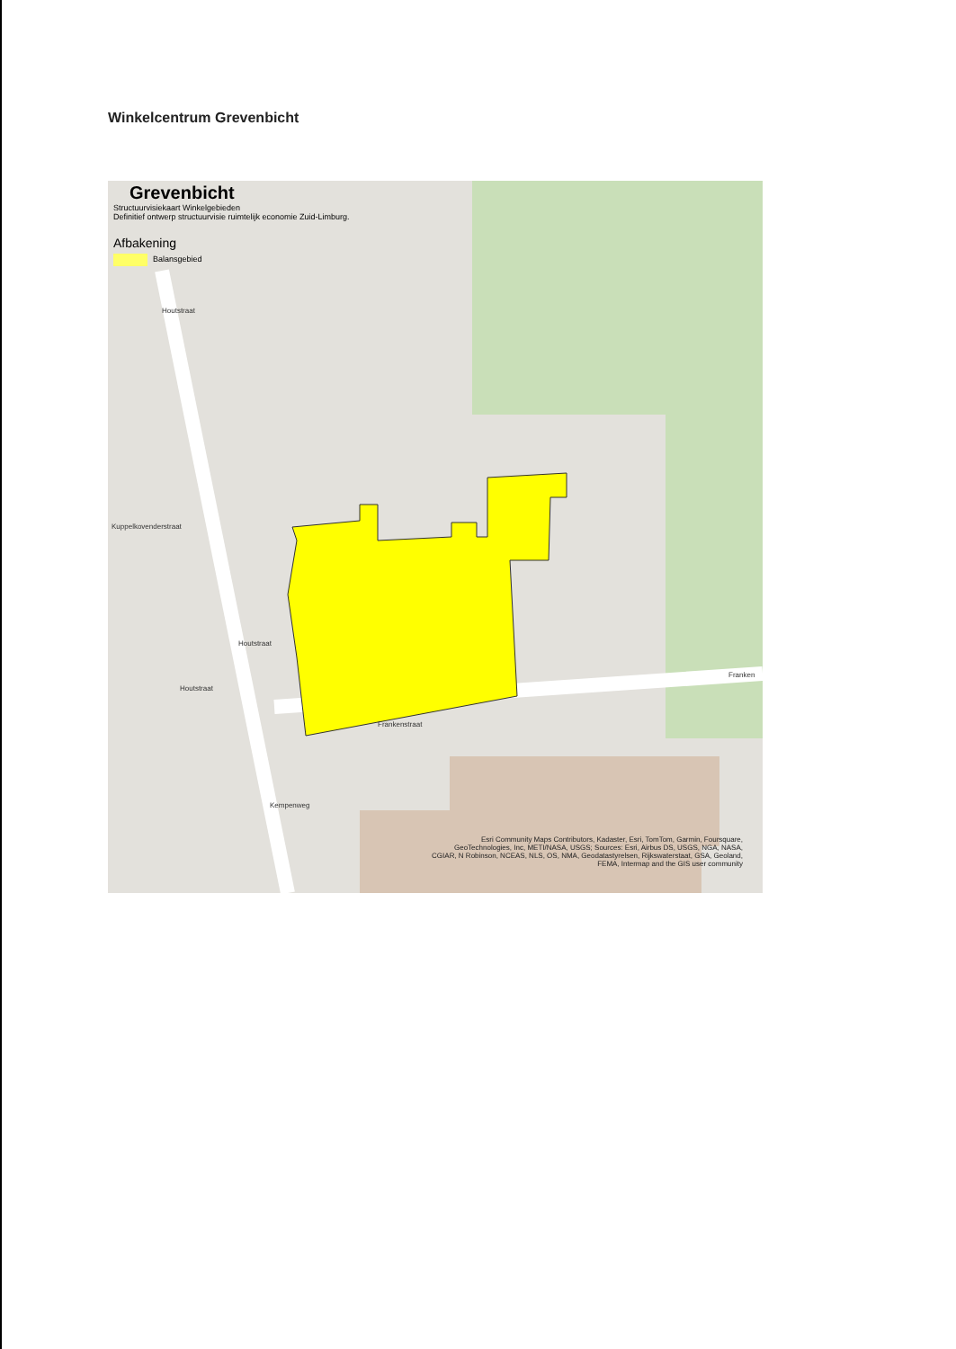Winkelcentrum Grevenbicht
Grevenbicht
Structuurvisiekaart Winkelgebieden
Definitief ontwerp structuurvisie ruimtelijk economie Zuid-Limburg.
Afbakening
Balansgebied
Houtstraat
Kuppelkovenderstraat
Houtstraat
Houtstraat
Frankenstraat
Franken
Kempenweg
Esri Community Maps Contributors, Kadaster, Esri, TomTom, Garmin, Foursquare, GeoTechnologies, Inc, METI/NASA, USGS; Sources: Esri, Airbus DS, USGS, NGA, NASA, CGIAR, N Robinson, NCEAS, NLS, OS, NMA, Geodatastyrelsen, Rijkswaterstaat, GSA, Geoland, FEMA, Intermap and the GIS user community